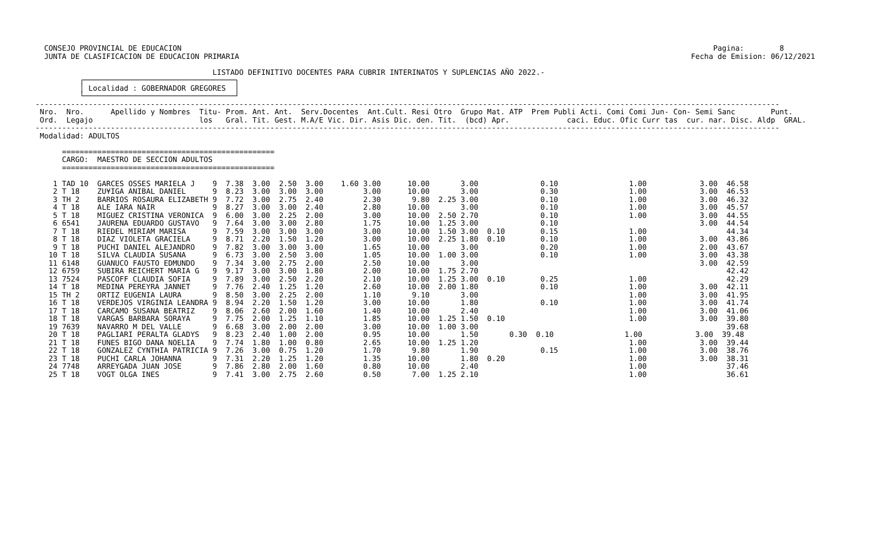CONSEJO PROVINCIAL DE EDUCACION                                                                                                                        Pagina:        8
  JUNTA DE CLASIFICACION DE EDUCACION PRIMARIA                                                                                                      Fecha de Emision: 06/12/2021

                                        LISTADO DEFINITIVO DOCENTES PARA CUBRIR INTERINATOS Y SUPLENCIAS AÑO 2022.-
          ┌──────────────────────────────────┐
          │ Localidad : GOBERNADOR GREGORES  │
          └──────────────────────────────────┘
------------------------------------------------------------------------------------------------------------------------------------------------------------------------
 Nro.  Nro.      Apellido y Nombres  Titu- Prom. Ant. Ant.  Serv.Docentes  Ant.Cult. Resi Otro  Grupo Mat. ATP  Prem Publi Acti. Comi Comi Jun- Con- Semi Sanc        Punt.
 Ord.  Legajo                        los   Gral. Tit. Gest. M.A/E Vic. Dir. Asis Dic. den. Tit.  (bcd) Apr.             caci. Educ. Ofic Curr tas  cur. nar. Disc. Aldp  GRAL.
------------------------------------------------------------------------------------------------------------------------------------------------------------------------
 Modalidad: ADULTOS

      ================================================
      CARGO:  MAESTRO DE SECCION ADULTOS
      ================================================

    1 TAD 10  GARCES OSSES MARIELA J    9  7.38  3.00  2.50  3.00    1.60 3.00      10.00       3.00              0.10                1.00            3.00  46.58
    2 T 18    ZU¥IGA ANIBAL DANIEL      9  8.23  3.00  3.00  3.00         3.00      10.00       3.00              0.30                1.00            3.00  46.53
    3 TH 2    BARRIOS ROSAURA ELIZABETH 9  7.72  3.00  2.75  2.40         2.30       9.80  2.25 3.00              0.10                1.00            3.00  46.32
    4 T 18    ALE IARA NAIR             9  8.27  3.00  3.00  2.40         2.80      10.00       3.00              0.10                1.00            3.00  45.57
    5 T 18    MIGUEZ CRISTINA VERONICA  9  6.00  3.00  2.25  2.00         3.00      10.00  2.50 2.70              0.10                1.00            3.00  44.55
    6 6541    JAURENA EDUARDO GUSTAVO   9  7.64  3.00  3.00  2.80         1.75      10.00  1.25 3.00              0.10                                3.00  44.54
    7 T 18    RIEDEL MIRIAM MARISA      9  7.59  3.00  3.00  3.00         3.00      10.00  1.50 3.00  0.10        0.15                1.00                  44.34
    8 T 18    DIAZ VIOLETA GRACIELA     9  8.71  2.20  1.50  1.20         3.00      10.00  2.25 1.80  0.10        0.10                1.00            3.00  43.86
    9 T 18    PUCHI DANIEL ALEJANDRO    9  7.82  3.00  3.00  3.00         1.65      10.00       3.00              0.20                1.00            2.00  43.67
   10 T 18    SILVA CLAUDIA SUSANA      9  6.73  3.00  2.50  3.00         1.05      10.00  1.00 3.00              0.10                1.00            3.00  43.38
   11 6148    GUANUCO FAUSTO EDMUNDO    9  7.34  3.00  2.75  2.00         2.50      10.00       3.00                                                  3.00  42.59
   12 6759    SUBIRA REICHERT MARIA G   9  9.17  3.00  3.00  1.80         2.00      10.00  1.75 2.70                                                        42.42
   13 7524    PASCOFF CLAUDIA SOFIA     9  7.89  3.00  2.50  2.20         2.10      10.00  1.25 3.00  0.10        0.25                1.00                  42.29
   14 T 18    MEDINA PEREYRA JANNET     9  7.76  2.40  1.25  1.20         2.60      10.00  2.00 1.80              0.10                1.00            3.00  42.11
   15 TH 2    ORTIZ EUGENIA LAURA       9  8.50  3.00  2.25  2.00         1.10       9.10       3.00                                  1.00            3.00  41.95
   16 T 18    VERDEJOS VIRGINIA LEANDRA 9  8.94  2.20  1.50  1.20         3.00      10.00       1.80              0.10                1.00            3.00  41.74
   17 T 18    CARCAMO SUSANA BEATRIZ    9  8.06  2.60  2.00  1.60         1.40      10.00       2.40                                  1.00            3.00  41.06
   18 T 18    VARGAS BARBARA SORAYA     9  7.75  2.00  1.25  1.10         1.85      10.00  1.25 1.50  0.10                            1.00            3.00  39.80
   19 7639    NAVARRO M DEL VALLE       9  6.68  3.00  2.00  2.00         3.00      10.00  1.00 3.00                                                        39.68
   20 T 18    PAGLIARI PERALTA GLADYS   9  8.23  2.40  1.00  2.00         0.95      10.00       1.50       0.30  0.10                1.00            3.00  39.48
   21 T 18    FUNES BIGO DANA NOELIA    9  7.74  1.80  1.00  0.80         2.65      10.00  1.25 1.20                                  1.00            3.00  39.44
   22 T 18    GONZALEZ CYNTHIA PATRICIA 9  7.26  3.00  0.75  1.20         1.70       9.80       1.90              0.15                1.00            3.00  38.76
   23 T 18    PUCHI CARLA JOHANNA       9  7.31  2.20  1.25  1.20         1.35      10.00       1.80  0.20                            1.00            3.00  38.31
   24 7748    ARREYGADA JUAN JOSE       9  7.86  2.80  2.00  1.60         0.80      10.00       2.40                                  1.00                  37.46
   25 T 18    VOGT OLGA INES            9  7.41  3.00  2.75  2.60         0.50       7.00  1.25 2.10                                  1.00                  36.61